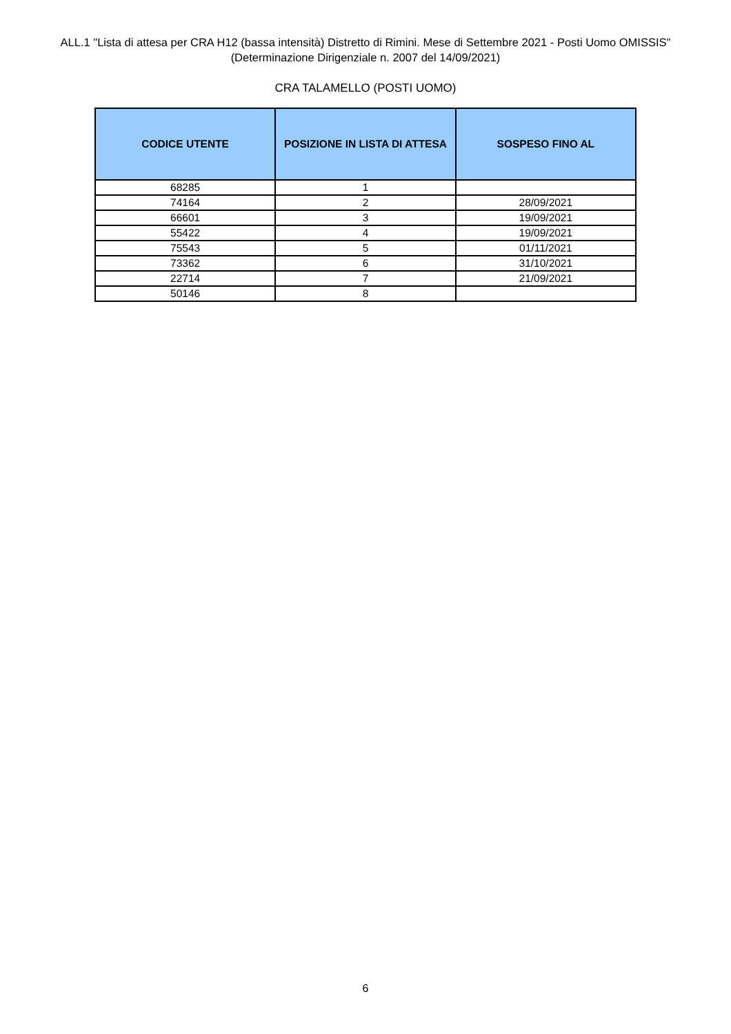ALL.1 "Lista di attesa per CRA H12 (bassa intensità) Distretto di Rimini. Mese di Settembre 2021 - Posti Uomo OMISSIS"
(Determinazione Dirigenziale n. 2007 del 14/09/2021)
CRA TALAMELLO (POSTI UOMO)
| CODICE UTENTE | POSIZIONE IN LISTA DI ATTESA | SOSPESO FINO AL |
| --- | --- | --- |
| 68285 | 1 | |
| 74164 | 2 | 28/09/2021 |
| 66601 | 3 | 19/09/2021 |
| 55422 | 4 | 19/09/2021 |
| 75543 | 5 | 01/11/2021 |
| 73362 | 6 | 31/10/2021 |
| 22714 | 7 | 21/09/2021 |
| 50146 | 8 | |
6